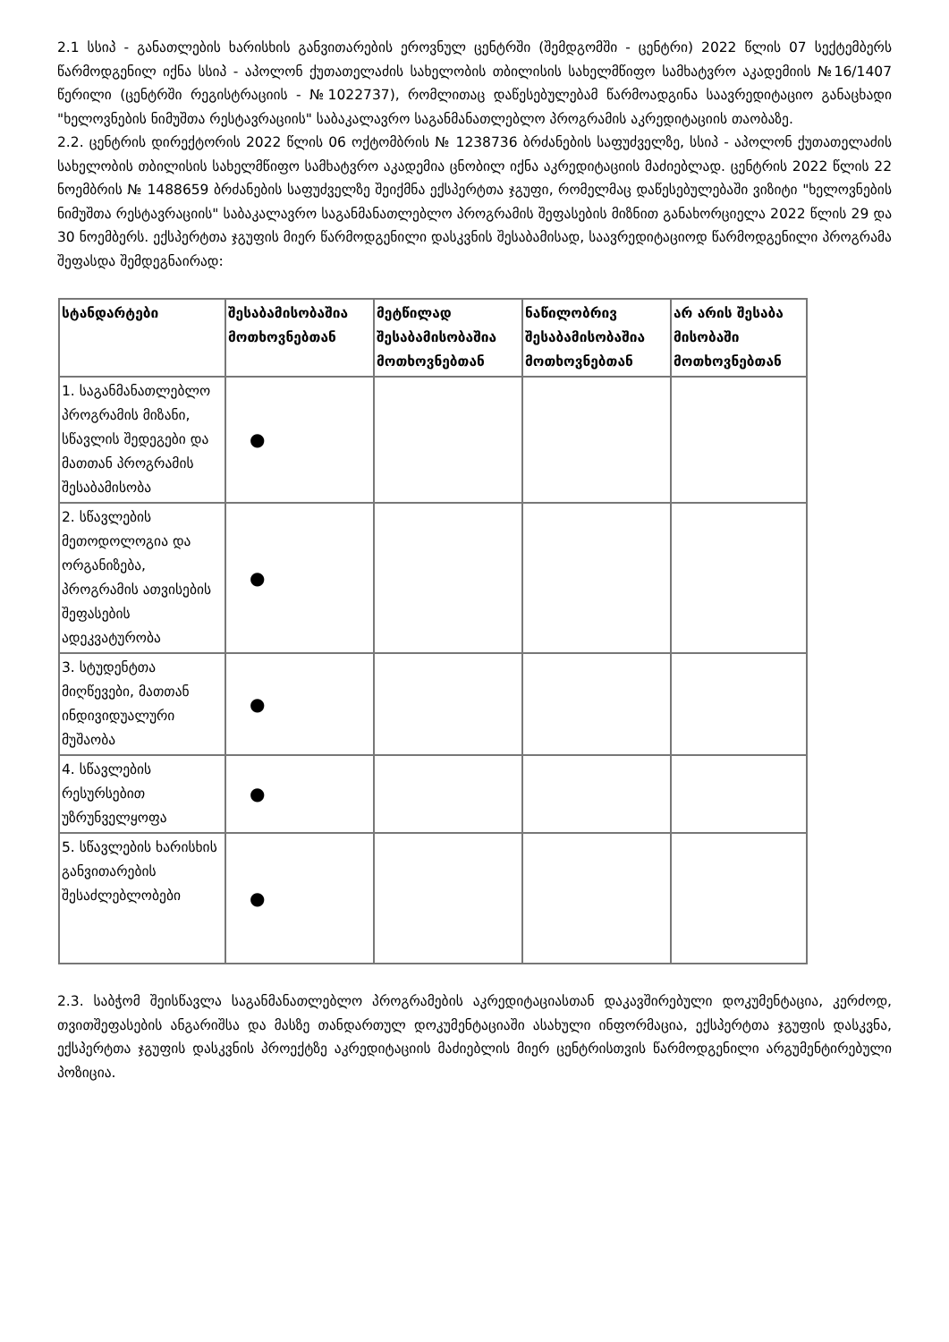2.1 სსიპ - განათლების ხარისხის განვითარების ეროვნულ ცენტრში (შემდგომში - ცენტრი) 2022 წლის 07 სექტემბერს წარმოდგენილ იქნა სსიპ - აპოლონ ქუთათელაძის სახელობის თბილისის სახელმწიფო სამხატვრო აკადემიის №16/1407 წერილი (ცენტრში რეგისტრაციის - №1022737), რომლითაც დაწესებულებამ წარმოადგინა საავრედიტაციო განაცხადი "ხელოვნების ნიმუშთა რესტავრაციის" საბაკალავრო საგანმანათლებლო პროგრამის აკრედიტაციის თაობაზე.
2.2. ცენტრის დირექტორის 2022 წლის 06 ოქტომბრის № 1238736 ბრძანების საფუძველზე, სსიპ - აპოლონ ქუთათელაძის სახელობის თბილისის სახელმწიფო სამხატვრო აკადემია ცნობილ იქნა აკრედიტაციის მაძიებლად. ცენტრის 2022 წლის 22 ნოემბრის № 1488659 ბრძანების საფუძველზე შეიქმნა ექსპერტთა ჯგუფი, რომელმაც დაწესებულებაში ვიზიტი "ხელოვნების ნიმუშთა რესტავრაციის" საბაკალავრო საგანმანათლებლო პროგრამის შეფასების მიზნით განახორციელა 2022 წლის 29 და 30 ნოემბერს. ექსპერტთა ჯგუფის მიერ წარმოდგენილი დასკვნის შესაბამისად, საავრედიტაციოდ წარმოდგენილი პროგრამა შეფასდა შემდეგნაირად:
| სტანდარტები | შესაბამისობაშია მოთხოვნებთან | მეტწილად შესაბამისობაშია მოთხოვნებთან | ნაწილობრივ შესაბამისობაშია მოთხოვნებთან | არ არის შესაბა მისობაში მოთხოვნებთან |
| --- | --- | --- | --- | --- |
| 1. საგანმანათლებლო პროგრამის მიზანი, სწავლის შედეგები და მათთან პროგრამის შესაბამისობა | ● | | | |
| 2. სწავლების მეთოდოლოგია და ორგანიზება, პროგრამის ათვისების შეფასების ადეკვატურობა | ● | | | |
| 3. სტუდენტთა მიღწევები, მათთან ინდივიდუალური მუშაობა | ● | | | |
| 4. სწავლების რესურსებით უზრუნველყოფა | ● | | | |
| 5. სწავლების ხარისხის განვითარების შესაძლებლობები | ● | | | |
2.3. საბჭომ შეისწავლა საგანმანათლებლო პროგრამების აკრედიტაციასთან დაკავშირებული დოკუმენტაცია, კერძოდ, თვითშეფასების ანგარიშსა და მასზე თანდართულ დოკუმენტაციაში ასახული ინფორმაცია, ექსპერტთა ჯგუფის დასკვნა, ექსპერტთა ჯგუფის დასკვნის პროექტზე აკრედიტაციის მაძიებლის მიერ ცენტრისთვის წარმოდგენილი არგუმენტირებული პოზიცია.